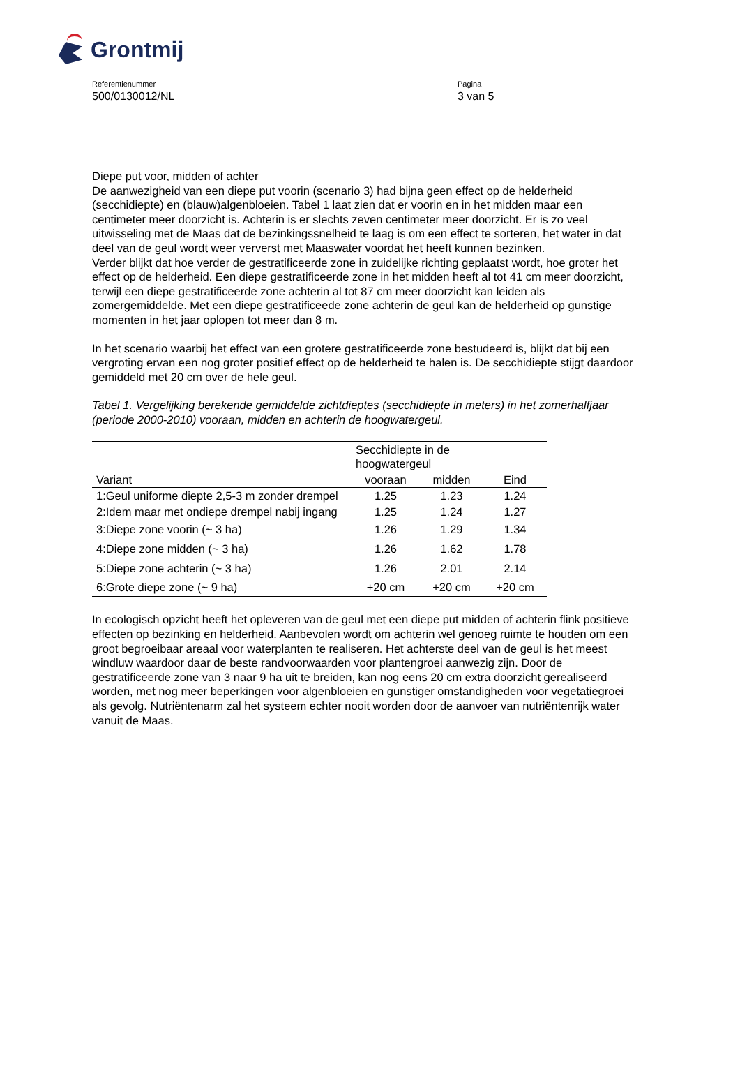Grontmij
Referentienummer
500/0130012/NL
Pagina
3 van 5
Diepe put voor, midden of achter
De aanwezigheid van een diepe put voorin (scenario 3) had bijna geen effect op de helderheid (secchidiepte) en (blauw)algenbloeien. Tabel 1 laat zien dat er voorin en in het midden maar een centimeter meer doorzicht is. Achterin is er slechts zeven centimeter meer doorzicht. Er is zo veel uitwisseling met de Maas dat de bezinkingssnelheid te laag is om een effect te sorteren, het water in dat deel van de geul wordt weer ververst met Maaswater voordat het heeft kunnen bezinken.
Verder blijkt dat hoe verder de gestratificeerde zone in zuidelijke richting geplaatst wordt, hoe groter het effect op de helderheid. Een diepe gestratificeerde zone in het midden heeft al tot 41 cm meer doorzicht, terwijl een diepe gestratificeerde zone achterin al tot 87 cm meer doorzicht kan leiden als zomergemiddelde. Met een diepe gestratificeede zone achterin de geul kan de helderheid op gunstige momenten in het jaar oplopen tot meer dan 8 m.
In het scenario waarbij het effect van een grotere gestratificeerde zone bestudeerd is, blijkt dat bij een vergroting ervan een nog groter positief effect op de helderheid te halen is. De secchidiepte stijgt daardoor gemiddeld met 20 cm over de hele geul.
Tabel 1. Vergelijking berekende gemiddelde zichtdieptes (secchidiepte in meters) in het zomerhalfjaar (periode 2000-2010) vooraan, midden en achterin de hoogwatergeul.
| | Secchidiepte in de hoogwatergeul | | |
| --- | --- | --- | --- |
| Variant | vooraan | midden | Eind |
| 1:Geul uniforme diepte 2,5-3 m zonder drempel | 1.25 | 1.23 | 1.24 |
| 2:Idem maar met ondiepe drempel nabij ingang | 1.25 | 1.24 | 1.27 |
| 3:Diepe zone voorin (~ 3 ha) | 1.26 | 1.29 | 1.34 |
| 4:Diepe zone midden (~ 3 ha) | 1.26 | 1.62 | 1.78 |
| 5:Diepe zone achterin (~ 3 ha) | 1.26 | 2.01 | 2.14 |
| 6:Grote diepe zone (~ 9 ha) | +20 cm | +20 cm | +20 cm |
In ecologisch opzicht heeft het opleveren van de geul met een diepe put midden of achterin flink positieve effecten op bezinking en helderheid. Aanbevolen wordt om achterin wel genoeg ruimte te houden om een groot begroeibaar areaal voor waterplanten te realiseren. Het achterste deel van de geul is het meest windluw waardoor daar de beste randvoorwaarden voor plantengroei aanwezig zijn. Door de gestratificeerde zone van 3 naar 9 ha uit te breiden, kan nog eens 20 cm extra doorzicht gerealiseerd worden, met nog meer beperkingen voor algenbloeien en gunstiger omstandigheden voor vegetatiegroei als gevolg. Nutriëntenarm zal het systeem echter nooit worden door de aanvoer van nutriëntenrijk water vanuit de Maas.